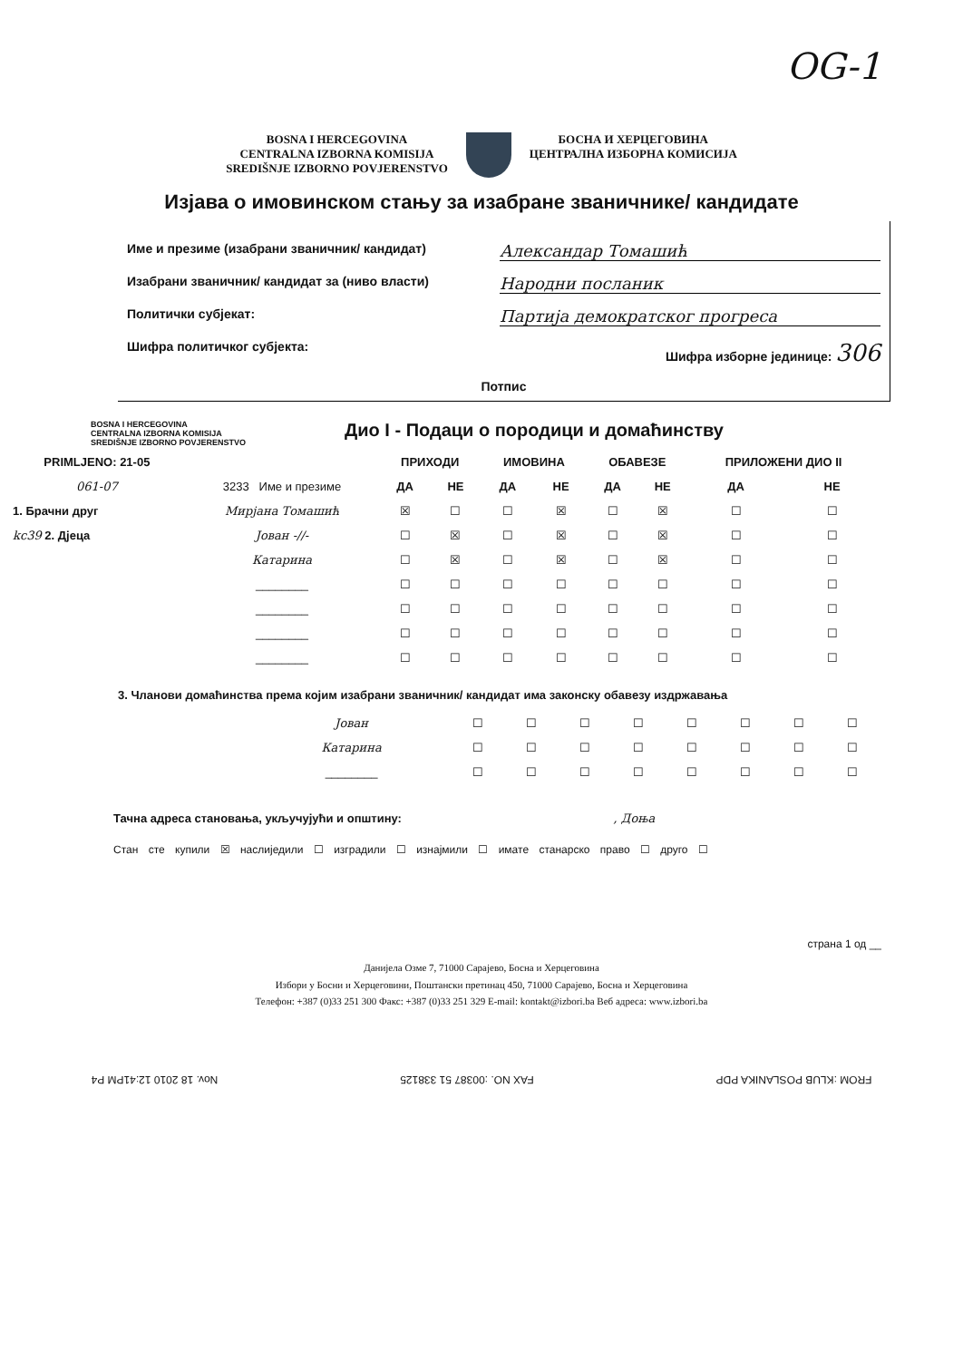OG-1
BOSNA I HERCEGOVINA
CENTRALNA IZBORNA KOMISIJA
SREDIŠNJE IZBORNO POVJERENSTVO
БОСНА И ХЕРЦЕГОВИНА
ЦЕНТРАЛНА ИЗБОРНА КОМИСИЈА
Изјава о имовинском стању за изабране званичнике/ кандидате
Име и презиме (изабрани званичник/ кандидат) Александар Томашић
Изабрани званичник/ кандидат за (ниво власти) Народни посланик
Политички субјекат: Партија демократског прогреса
Шифра политичког субјекта: Шифра изборне јединице: 306
Потпис
BOSNA I HERCEGOVINA
CENTRALNA IZBORNA KOMISIJA
SREDIŠNJE IZBORNO POVJERENSTVO
Дио I - Подаци о породици и домаћинству
| PRIMLJENO: 21-05 | | ПРИХОДИ | | ИМОВИНА | | ОБАВЕЗЕ | | ПРИЛОЖЕНИ ДИО II | |
| --- | --- | --- | --- | --- | --- | --- | --- | --- | --- |
| 061-07 | 3233 Име и презиме | ДА | НЕ | ДА | НЕ | ДА | НЕ | ДА | НЕ |
| 1. Брачни друг | Мирјана Томашић | ☒ | ☐ | ☐ | ☒ | ☐ | ☒ | ☐ | ☐ |
| kc39 2. Дјеца | Јован -//- | ☐ | ☒ | ☐ | ☒ | ☐ | ☒ | ☐ | ☐ |
| | Катарина | ☐ | ☒ | ☐ | ☒ | ☐ | ☒ | ☐ | ☐ |
| | ________ | ☐ | ☐ | ☐ | ☐ | ☐ | ☐ | ☐ | ☐ |
| | ________ | ☐ | ☐ | ☐ | ☐ | ☐ | ☐ | ☐ | ☐ |
| | ________ | ☐ | ☐ | ☐ | ☐ | ☐ | ☐ | ☐ | ☐ |
| | ________ | ☐ | ☐ | ☐ | ☐ | ☐ | ☐ | ☐ | ☐ |
3. Чланови домаћинства према којим изабрани званичник/ кандидат има законску обавезу издржавања
| | Јован | ☐ | ☐ | ☐ | ☐ | ☐ | ☐ | ☐ | ☐ |
| | Катарина | ☐ | ☐ | ☐ | ☐ | ☐ | ☐ | ☐ | ☐ |
| | ________ | ☐ | ☐ | ☐ | ☐ | ☐ | ☐ | ☐ | ☐ |
Тачна адреса становања, укључујући и општину: , Доња
Стан сте купили ☒ наслиједили ☐ изградили ☐ изнајмили ☐ имате станарско право ☐ друго ☐
страна 1 од __
Данијела Озме 7, 71000 Сарајево, Босна и Херцеговина
Избори у Босни и Херцеговини, Поштански претинац 450, 71000 Сарајево, Босна и Херцеговина
Телефон: +387 (0)33 251 300 Факс: +387 (0)33 251 329 E-mail: kontakt@izbori.ba Веб адреса: www.izbori.ba
FROM :KLUB POSLANIKA PDP FAX NO. :00387 51 338125 Nov. 18 2010 12:41PM P4